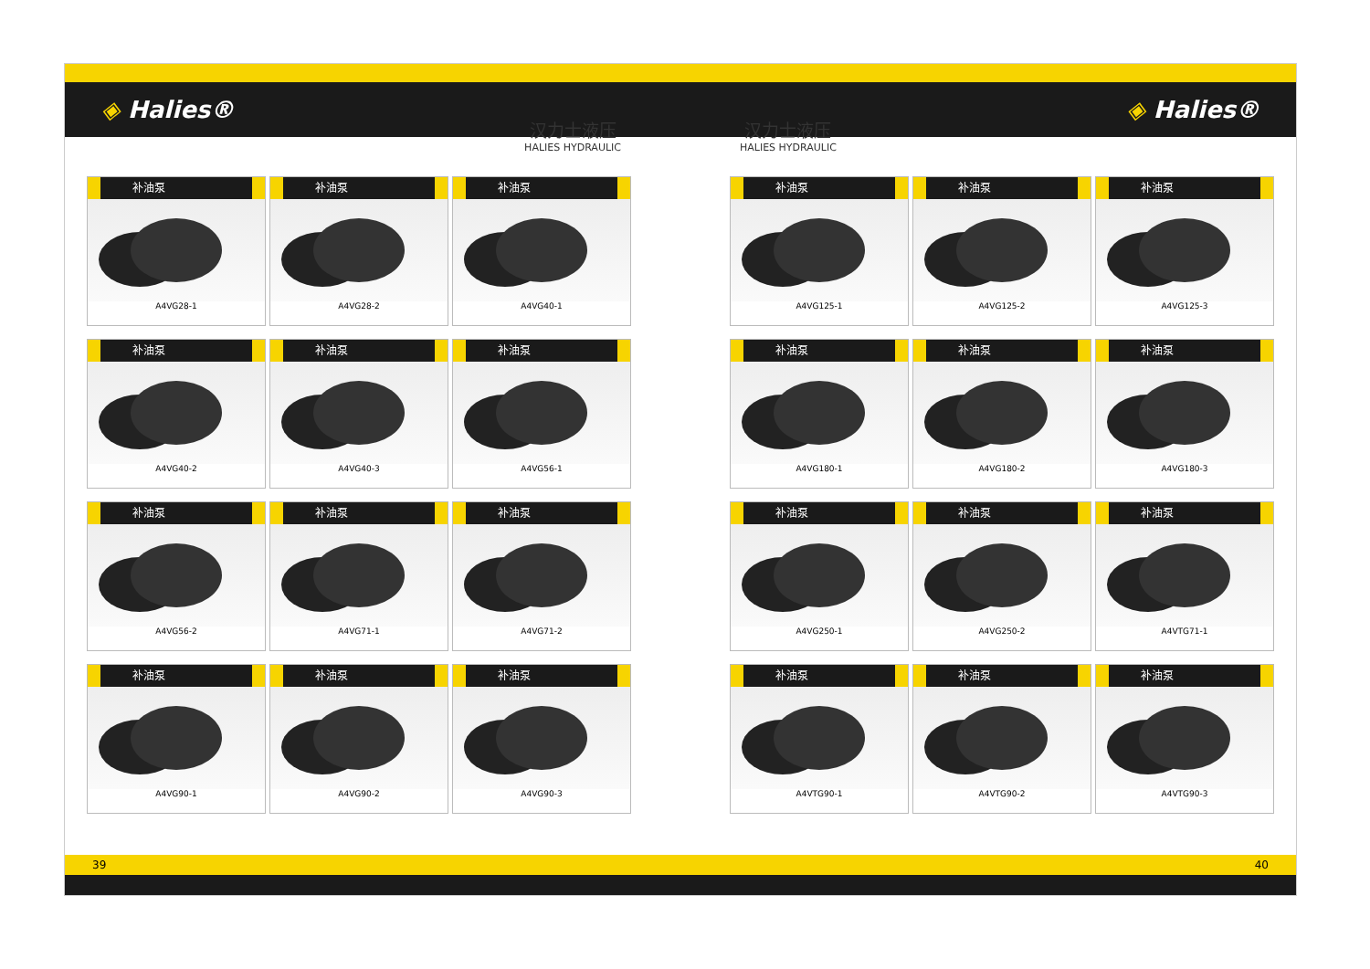◈ Halies® ◈ Halies®
汉力士液压
HALIES HYDRAULIC
汉力士液压
HALIES HYDRAULIC
补油泵
A4VG28-1
补油泵
A4VG28-2
补油泵
A4VG40-1
补油泵
A4VG40-2
补油泵
A4VG40-3
补油泵
A4VG56-1
补油泵
A4VG56-2
补油泵
A4VG71-1
补油泵
A4VG71-2
补油泵
A4VG90-1
补油泵
A4VG90-2
补油泵
A4VG90-3
补油泵
A4VG125-1
补油泵
A4VG125-2
补油泵
A4VG125-3
补油泵
A4VG180-1
补油泵
A4VG180-2
补油泵
A4VG180-3
补油泵
A4VG250-1
补油泵
A4VG250-2
补油泵
A4VTG71-1
补油泵
A4VTG90-1
补油泵
A4VTG90-2
补油泵
A4VTG90-3
39 40